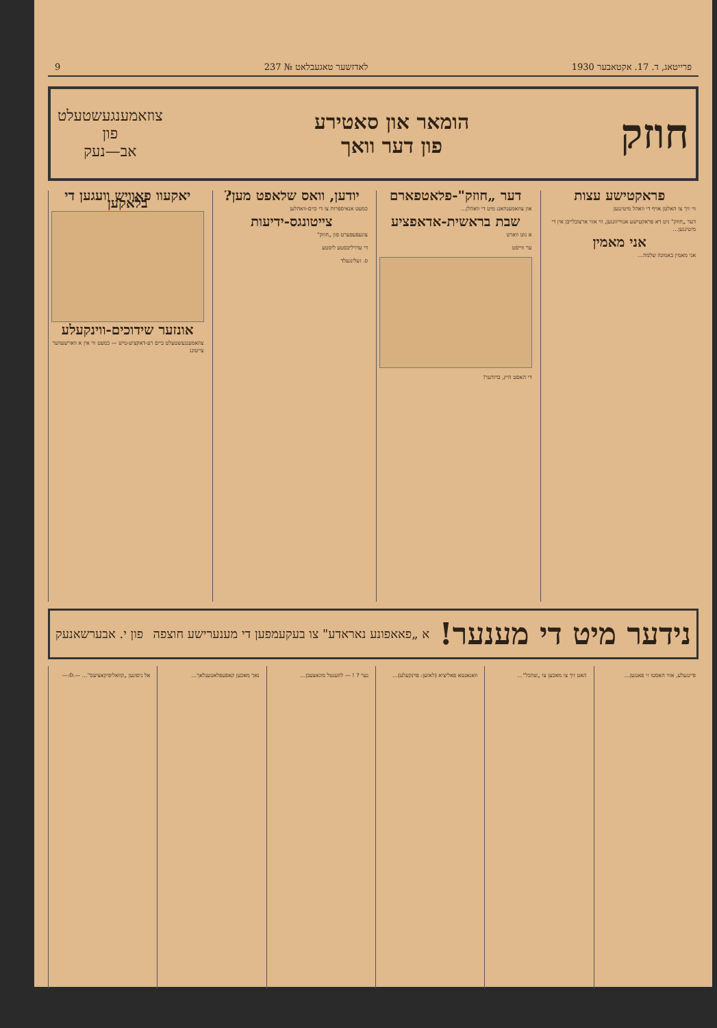פרייטאג, ד. 17. אקטאבער 1930 לאדזשער טאגעבלאט № 237 9
חוזק הומאר און סאטירע
פון דער וואך צוזאמענגעשטעלט
פון
אב—נעק
פראקטישע עצות
ווי זיך צו האלטן אויף די וואהל מיטינגען
דער „חוזק" גיט דא פראקטישע אנווייזונגען, ווי אזוי ארצובלייבן אין די מיטינגען…
אני מאמין
אני מאמין באמונה שלמה…
דער „חוזק"-פלאטפארם
און צוזאמענהאנג מיט די וואהלן…
שבת בראשית-אדאפציע
א גוט ווארט
ער ווייסט
די האסט היץ, ברודער!
יודען, וואס שלאפט מען?
כמעט אנאיספרות צו די כוים-וואהלען
צייטונגס-ידיעות
צוגעפעפערט פון „חוזק"
די עדרליבסטע ליסטע
ס. זעלינגעלד
יאקעוו פאוויש וועגען די בלאקען
אונזער שידוכים-ווינקעלע
צוזאמענגעשטעלט ביים רע-דאקציע-טיש — כמעט ווי אין א ווארשעווער צייטונג
נידער מיט די מענער! א „פאאפונע נאראדע" צו בעקעמפען די מענערישע חוצפה פון י. אבערשאנעק
פיינגעלע, אזוי האסטו זי פאנגען…
האט זיך צו מאכען צו „שהכל"… וואגאנטא פאליציא (לאזען: פוינקעלע)…
נער ? ! — לוזענטל מוגאצעבן… נאך מאכען קאפעפלאטענלאך… אל ניסונען „קוואליפיקאציעס"… —:0:—